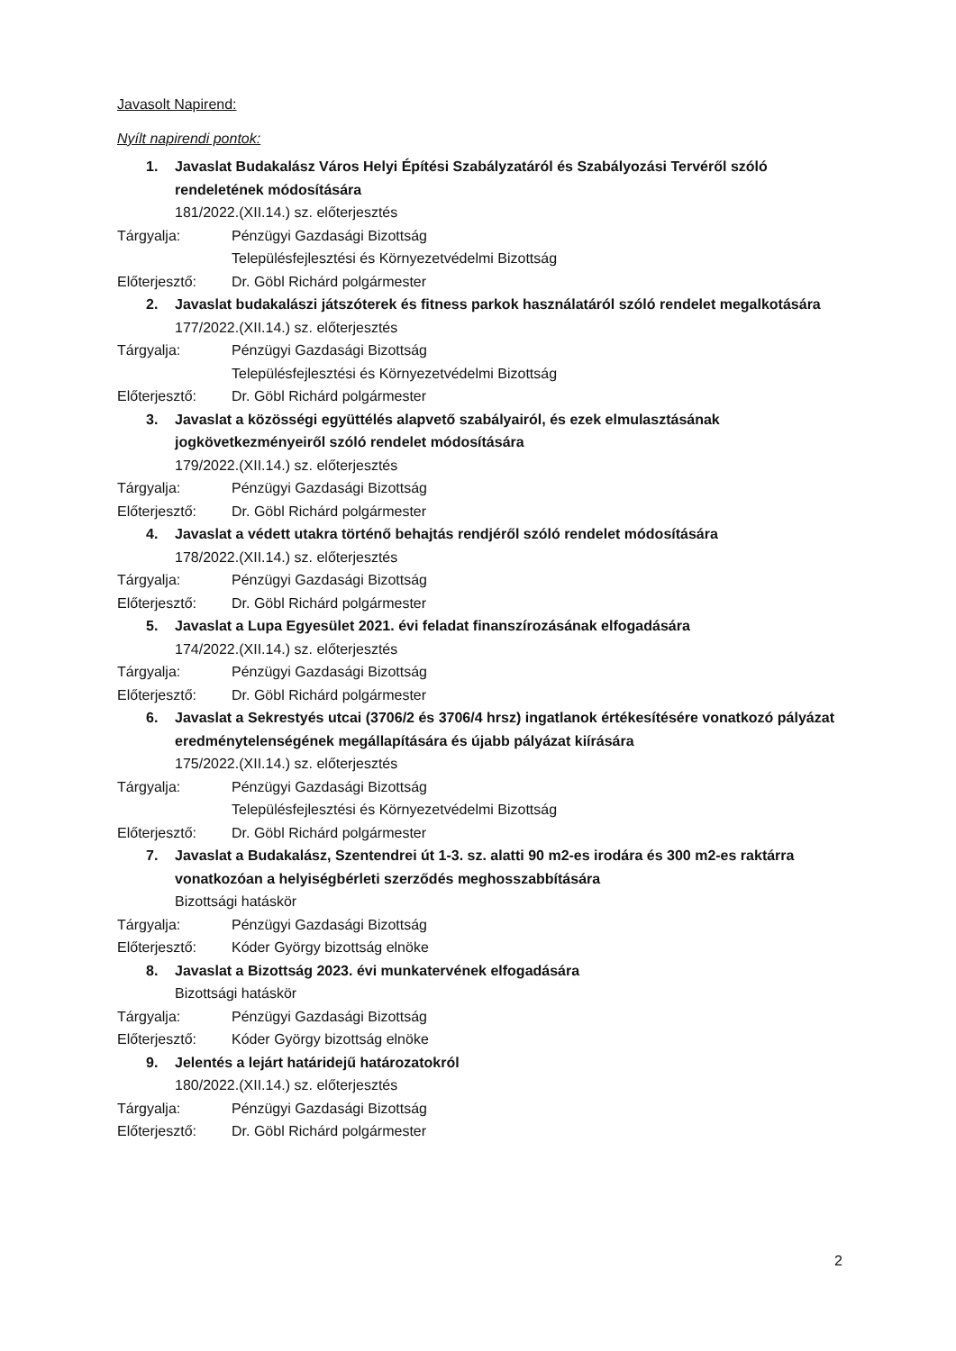Javasolt Napirend:
Nyílt napirendi pontok:
1. Javaslat Budakalász Város Helyi Építési Szabályzatáról és Szabályozási Tervéről szóló rendeletének módosítására
181/2022.(XII.14.) sz. előterjesztés
Tárgyalja: Pénzügyi Gazdasági Bizottság
Településfejlesztési és Környezetvédelmi Bizottság
Előterjesztő: Dr. Göbl Richárd polgármester
2. Javaslat budakalászi játszóterek és fitness parkok használatáról szóló rendelet megalkotására
177/2022.(XII.14.) sz. előterjesztés
Tárgyalja: Pénzügyi Gazdasági Bizottság
Településfejlesztési és Környezetvédelmi Bizottság
Előterjesztő: Dr. Göbl Richárd polgármester
3. Javaslat a közösségi együttélés alapvető szabályairól, és ezek elmulasztásának jogkövetkezményeiről szóló rendelet módosítására
179/2022.(XII.14.) sz. előterjesztés
Tárgyalja: Pénzügyi Gazdasági Bizottság
Előterjesztő: Dr. Göbl Richárd polgármester
4. Javaslat a védett utakra történő behajtás rendjéről szóló rendelet módosítására
178/2022.(XII.14.) sz. előterjesztés
Tárgyalja: Pénzügyi Gazdasági Bizottság
Előterjesztő: Dr. Göbl Richárd polgármester
5. Javaslat a Lupa Egyesület 2021. évi feladat finanszírozásának elfogadására
174/2022.(XII.14.) sz. előterjesztés
Tárgyalja: Pénzügyi Gazdasági Bizottság
Előterjesztő: Dr. Göbl Richárd polgármester
6. Javaslat a Sekrestyés utcai (3706/2 és 3706/4 hrsz) ingatlanok értékesítésére vonatkozó pályázat eredménytelenségének megállapítására és újabb pályázat kiírására
175/2022.(XII.14.) sz. előterjesztés
Tárgyalja: Pénzügyi Gazdasági Bizottság
Településfejlesztési és Környezetvédelmi Bizottság
Előterjesztő: Dr. Göbl Richárd polgármester
7. Javaslat a Budakalász, Szentendrei út 1-3. sz. alatti 90 m2-es irodára és 300 m2-es raktárra vonatkozóan a helyiségbérleti szerződés meghosszabbítására
Bizottsági hatáskör
Tárgyalja: Pénzügyi Gazdasági Bizottság
Előterjesztő: Kóder György bizottság elnöke
8. Javaslat a Bizottság 2023. évi munkatervének elfogadására
Bizottsági hatáskör
Tárgyalja: Pénzügyi Gazdasági Bizottság
Előterjesztő: Kóder György bizottság elnöke
9. Jelentés a lejárt határidejű határozatokról
180/2022.(XII.14.) sz. előterjesztés
Tárgyalja: Pénzügyi Gazdasági Bizottság
Előterjesztő: Dr. Göbl Richárd polgármester
2